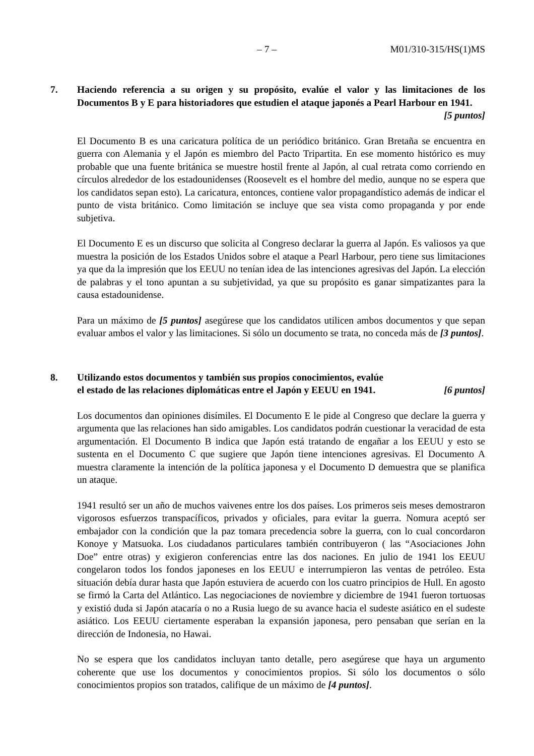– 7 – M01/310-315/HS(1)MS
7. Haciendo referencia a su origen y su propósito, evalúe el valor y las limitaciones de los Documentos B y E para historiadores que estudien el ataque japonés a Pearl Harbour en 1941. [5 puntos]
El Documento B es una caricatura política de un periódico británico. Gran Bretaña se encuentra en guerra con Alemania y el Japón es miembro del Pacto Tripartita. En ese momento histórico es muy probable que una fuente británica se muestre hostil frente al Japón, al cual retrata como corriendo en círculos alrededor de los estadounidenses (Roosevelt es el hombre del medio, aunque no se espera que los candidatos sepan esto). La caricatura, entonces, contiene valor propagandístico además de indicar el punto de vista británico. Como limitación se incluye que sea vista como propaganda y por ende subjetiva.
El Documento E es un discurso que solicita al Congreso declarar la guerra al Japón. Es valiosos ya que muestra la posición de los Estados Unidos sobre el ataque a Pearl Harbour, pero tiene sus limitaciones ya que da la impresión que los EEUU no tenían idea de las intenciones agresivas del Japón. La elección de palabras y el tono apuntan a su subjetividad, ya que su propósito es ganar simpatizantes para la causa estadounidense.
Para un máximo de [5 puntos] asegúrese que los candidatos utilicen ambos documentos y que sepan evaluar ambos el valor y las limitaciones. Si sólo un documento se trata, no conceda más de [3 puntos].
8. Utilizando estos documentos y también sus propios conocimientos, evalúe
el estado de las relaciones diplomáticas entre el Japón y EEUU en 1941. [6 puntos]
Los documentos dan opiniones disímiles. El Documento E le pide al Congreso que declare la guerra y argumenta que las relaciones han sido amigables. Los candidatos podrán cuestionar la veracidad de esta argumentación. El Documento B indica que Japón está tratando de engañar a los EEUU y esto se sustenta en el Documento C que sugiere que Japón tiene intenciones agresivas. El Documento A muestra claramente la intención de la política japonesa y el Documento D demuestra que se planifica un ataque.
1941 resultó ser un año de muchos vaivenes entre los dos países. Los primeros seis meses demostraron vigorosos esfuerzos transpacíficos, privados y oficiales, para evitar la guerra. Nomura aceptó ser embajador con la condición que la paz tomara precedencia sobre la guerra, con lo cual concordaron Konoye y Matsuoka. Los ciudadanos particulares también contribuyeron ( las “Asociaciones John Doe” entre otras) y exigieron conferencias entre las dos naciones. En julio de 1941 los EEUU congelaron todos los fondos japoneses en los EEUU e interrumpieron las ventas de petróleo. Esta situación debía durar hasta que Japón estuviera de acuerdo con los cuatro principios de Hull. En agosto se firmó la Carta del Atlántico. Las negociaciones de noviembre y diciembre de 1941 fueron tortuosas y existió duda si Japón atacaría o no a Rusia luego de su avance hacia el sudeste asiático en el sudeste asiático. Los EEUU ciertamente esperaban la expansión japonesa, pero pensaban que serían en la dirección de Indonesia, no Hawai.
No se espera que los candidatos incluyan tanto detalle, pero asegúrese que haya un argumento coherente que use los documentos y conocimientos propios. Si sólo los documentos o sólo conocimientos propios son tratados, califique de un máximo de [4 puntos].